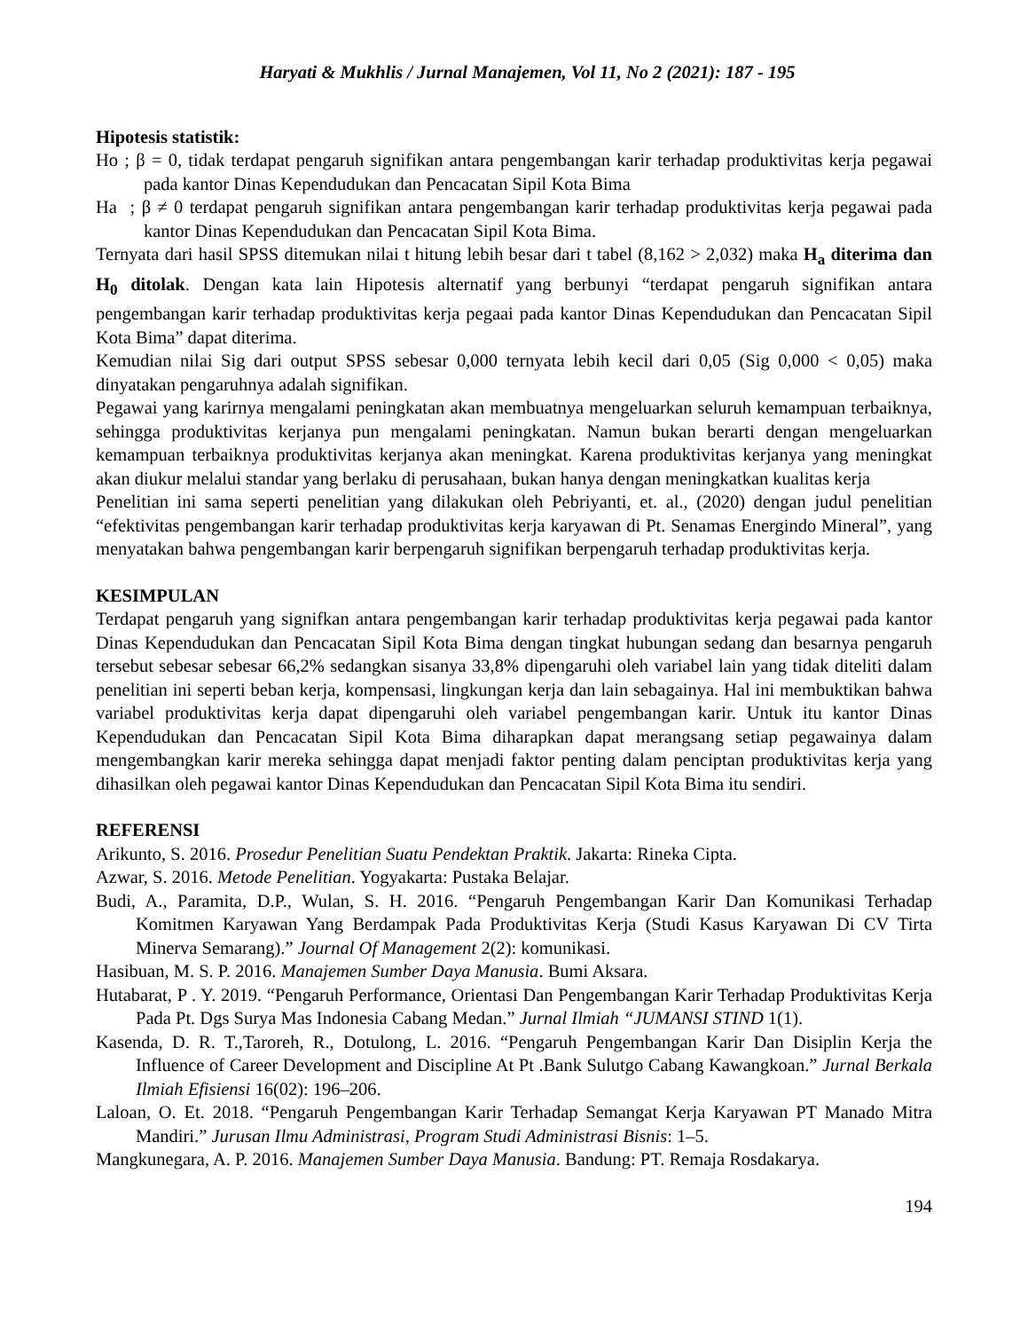Haryati & Mukhlis / Jurnal Manajemen, Vol 11, No 2 (2021): 187 - 195
Hipotesis statistik:
Ho ; β = 0, tidak terdapat pengaruh signifikan antara pengembangan karir terhadap produktivitas kerja pegawai pada kantor Dinas Kependudukan dan Pencacatan Sipil Kota Bima
Ha ; β ≠ 0 terdapat pengaruh signifikan antara pengembangan karir terhadap produktivitas kerja pegawai pada kantor Dinas Kependudukan dan Pencacatan Sipil Kota Bima.
Ternyata dari hasil SPSS ditemukan nilai t hitung lebih besar dari t tabel (8,162 > 2,032) maka H<sub>a</sub> diterima dan H<sub>0</sub> ditolak. Dengan kata lain Hipotesis alternatif yang berbunyi “terdapat pengaruh signifikan antara pengembangan karir terhadap produktivitas kerja pegaai pada kantor Dinas Kependudukan dan Pencacatan Sipil Kota Bima” dapat diterima.
Kemudian nilai Sig dari output SPSS sebesar 0,000 ternyata lebih kecil dari 0,05 (Sig 0,000 < 0,05) maka dinyatakan pengaruhnya adalah signifikan.
Pegawai yang karirnya mengalami peningkatan akan membuatnya mengeluarkan seluruh kemampuan terbaiknya, sehingga produktivitas kerjanya pun mengalami peningkatan. Namun bukan berarti dengan mengeluarkan kemampuan terbaiknya produktivitas kerjanya akan meningkat. Karena produktivitas kerjanya yang meningkat akan diukur melalui standar yang berlaku di perusahaan, bukan hanya dengan meningkatkan kualitas kerja
Penelitian ini sama seperti penelitian yang dilakukan oleh Pebriyanti, et. al., (2020) dengan judul penelitian “efektivitas pengembangan karir terhadap produktivitas kerja karyawan di Pt. Senamas Energindo Mineral”, yang menyatakan bahwa pengembangan karir berpengaruh signifikan berpengaruh terhadap produktivitas kerja.
KESIMPULAN
Terdapat pengaruh yang signifkan antara pengembangan karir terhadap produktivitas kerja pegawai pada kantor Dinas Kependudukan dan Pencacatan Sipil Kota Bima dengan tingkat hubungan sedang dan besarnya pengaruh tersebut sebesar sebesar 66,2% sedangkan sisanya 33,8% dipengaruhi oleh variabel lain yang tidak diteliti dalam penelitian ini seperti beban kerja, kompensasi, lingkungan kerja dan lain sebagainya. Hal ini membuktikan bahwa variabel produktivitas kerja dapat dipengaruhi oleh variabel pengembangan karir. Untuk itu kantor Dinas Kependudukan dan Pencacatan Sipil Kota Bima diharapkan dapat merangsang setiap pegawainya dalam mengembangkan karir mereka sehingga dapat menjadi faktor penting dalam penciptan produktivitas kerja yang dihasilkan oleh pegawai kantor Dinas Kependudukan dan Pencacatan Sipil Kota Bima itu sendiri.
REFERENSI
Arikunto, S. 2016. Prosedur Penelitian Suatu Pendektan Praktik. Jakarta: Rineka Cipta.
Azwar, S. 2016. Metode Penelitian. Yogyakarta: Pustaka Belajar.
Budi, A., Paramita, D.P., Wulan, S. H. 2016. “Pengaruh Pengembangan Karir Dan Komunikasi Terhadap Komitmen Karyawan Yang Berdampak Pada Produktivitas Kerja (Studi Kasus Karyawan Di CV Tirta Minerva Semarang).” Journal Of Management 2(2): komunikasi.
Hasibuan, M. S. P. 2016. Manajemen Sumber Daya Manusia. Bumi Aksara.
Hutabarat, P . Y. 2019. “Pengaruh Performance, Orientasi Dan Pengembangan Karir Terhadap Produktivitas Kerja Pada Pt. Dgs Surya Mas Indonesia Cabang Medan.” Jurnal Ilmiah “JUMANSI STIND 1(1).
Kasenda, D. R. T.,Taroreh, R., Dotulong, L. 2016. “Pengaruh Pengembangan Karir Dan Disiplin Kerja the Influence of Career Development and Discipline At Pt .Bank Sulutgo Cabang Kawangkoan.” Jurnal Berkala Ilmiah Efisiensi 16(02): 196–206.
Laloan, O. Et. 2018. “Pengaruh Pengembangan Karir Terhadap Semangat Kerja Karyawan PT Manado Mitra Mandiri.” Jurusan Ilmu Administrasi, Program Studi Administrasi Bisnis: 1–5.
Mangkunegara, A. P. 2016. Manajemen Sumber Daya Manusia. Bandung: PT. Remaja Rosdakarya.
194